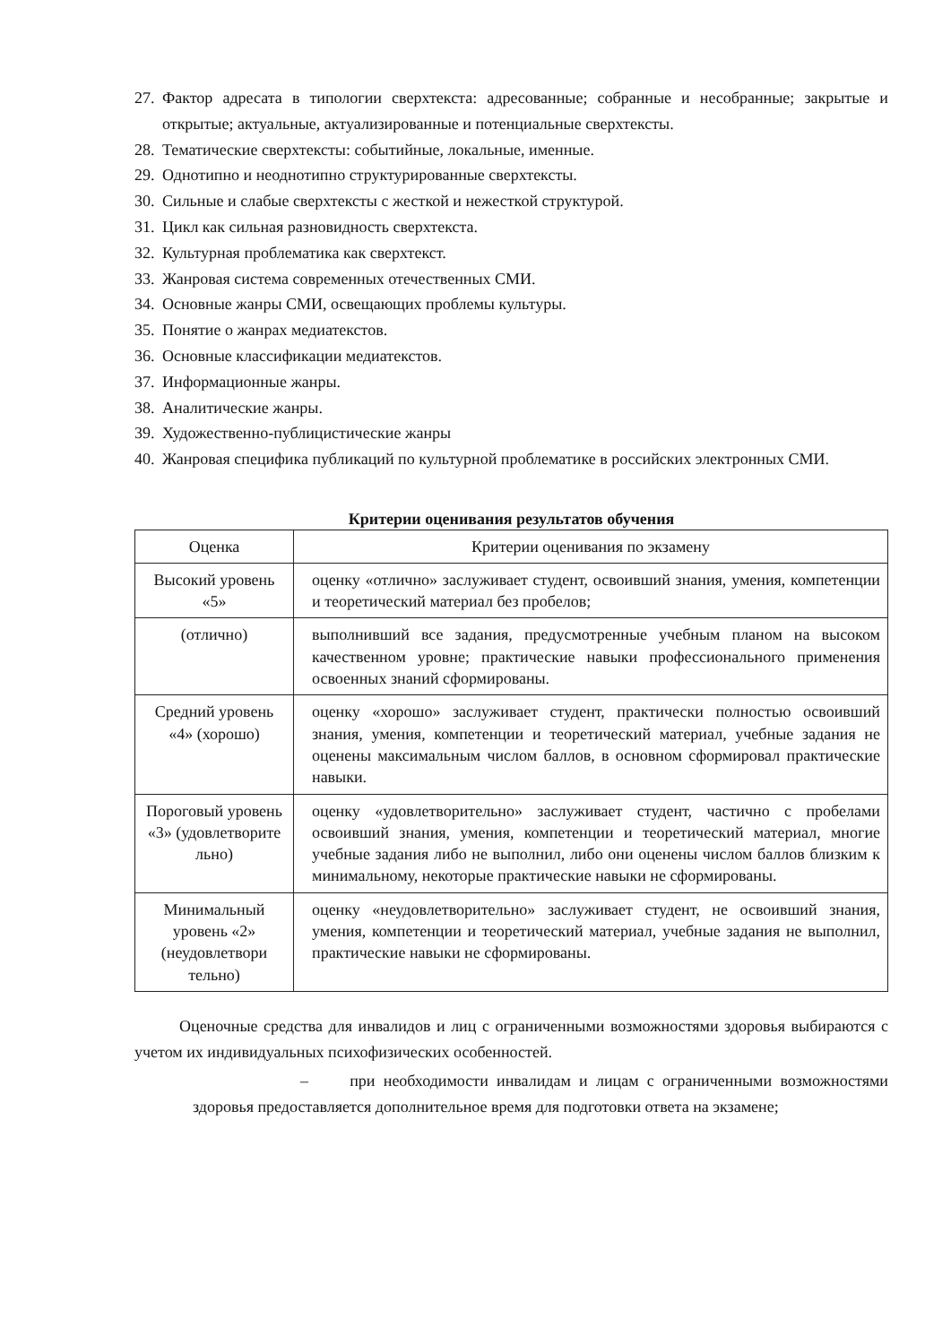27. Фактор адресата в типологии сверхтекста: адресованные; собранные и несобранные; закрытые и открытые; актуальные, актуализированные и потенциальные сверхтексты.
28. Тематические сверхтексты: событийные, локальные, именные.
29. Однотипно и неоднотипно структурированные сверхтексты.
30. Сильные и слабые сверхтексты с жесткой и нежесткой структурой.
31. Цикл как сильная разновидность сверхтекста.
32. Культурная проблематика как сверхтекст.
33. Жанровая система современных отечественных СМИ.
34. Основные жанры СМИ, освещающих проблемы культуры.
35. Понятие о жанрах медиатекстов.
36. Основные классификации медиатекстов.
37. Информационные жанры.
38. Аналитические жанры.
39. Художественно-публицистические жанры
40. Жанровая специфика публикаций по культурной проблематике в российских электронных СМИ.
Критерии оценивания результатов обучения
| Оценка | Критерии оценивания по экзамену |
| --- | --- |
| Высокий уровень «5» | оценку «отлично» заслуживает студент, освоивший знания, умения, компетенции и теоретический материал без пробелов; |
| (отлично) | выполнивший все задания, предусмотренные учебным планом на высоком качественном уровне; практические навыки профессионального применения освоенных знаний сформированы. |
| Средний уровень «4» (хорошо) | оценку «хорошо» заслуживает студент, практически полностью освоивший знания, умения, компетенции и теоретический материал, учебные задания не оценены максимальным числом баллов, в основном сформировал практические навыки. |
| Пороговый уровень «3» (удовлетворите льно) | оценку «удовлетворительно» заслуживает студент, частично с пробелами освоивший знания, умения, компетенции и теоретический материал, многие учебные задания либо не выполнил, либо они оценены числом баллов близким к минимальному, некоторые практические навыки не сформированы. |
| Минимальный уровень «2» (неудовлетвори тельно) | оценку «неудовлетворительно» заслуживает студент, не освоивший знания, умения, компетенции и теоретический материал, учебные задания не выполнил, практические навыки не сформированы. |
Оценочные средства для инвалидов и лиц с ограниченными возможностями здоровья выбираются с учетом их индивидуальных психофизических особенностей.
– при необходимости инвалидам и лицам с ограниченными возможностями здоровья предоставляется дополнительное время для подготовки ответа на экзамене;